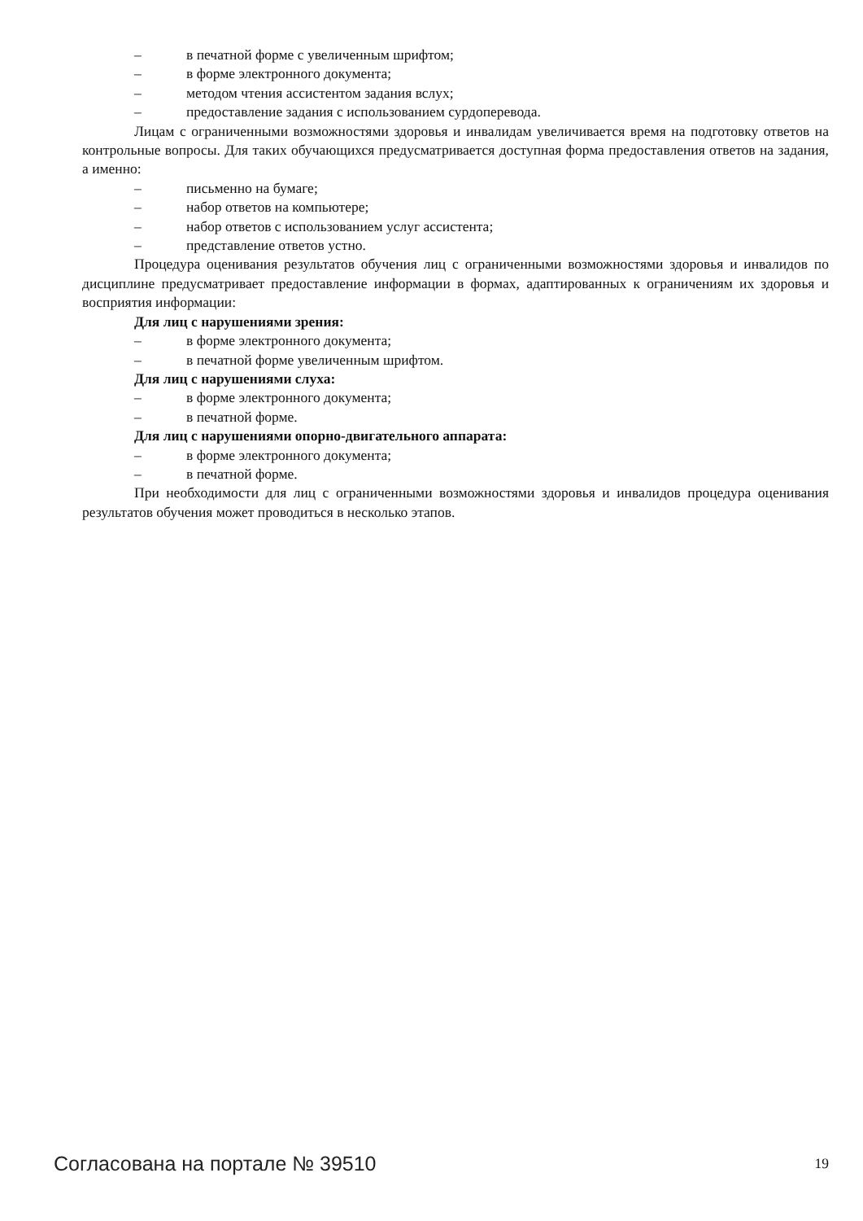– в печатной форме с увеличенным шрифтом;
– в форме электронного документа;
– методом чтения ассистентом задания вслух;
– предоставление задания с использованием сурдоперевода.
Лицам с ограниченными возможностями здоровья и инвалидам увеличивается время на подготовку ответов на контрольные вопросы. Для таких обучающихся предусматривается доступная форма предоставления ответов на задания, а именно:
– письменно на бумаге;
– набор ответов на компьютере;
– набор ответов с использованием услуг ассистента;
– представление ответов устно.
Процедура оценивания результатов обучения лиц с ограниченными возможностями здоровья и инвалидов по дисциплине предусматривает предоставление информации в формах, адаптированных к ограничениям их здоровья и восприятия информации:
Для лиц с нарушениями зрения:
– в форме электронного документа;
– в печатной форме увеличенным шрифтом.
Для лиц с нарушениями слуха:
– в форме электронного документа;
– в печатной форме.
Для лиц с нарушениями опорно-двигательного аппарата:
– в форме электронного документа;
– в печатной форме.
При необходимости для лиц с ограниченными возможностями здоровья и инвалидов процедура оценивания результатов обучения может проводиться в несколько этапов.
Согласована на портале № 39510 19